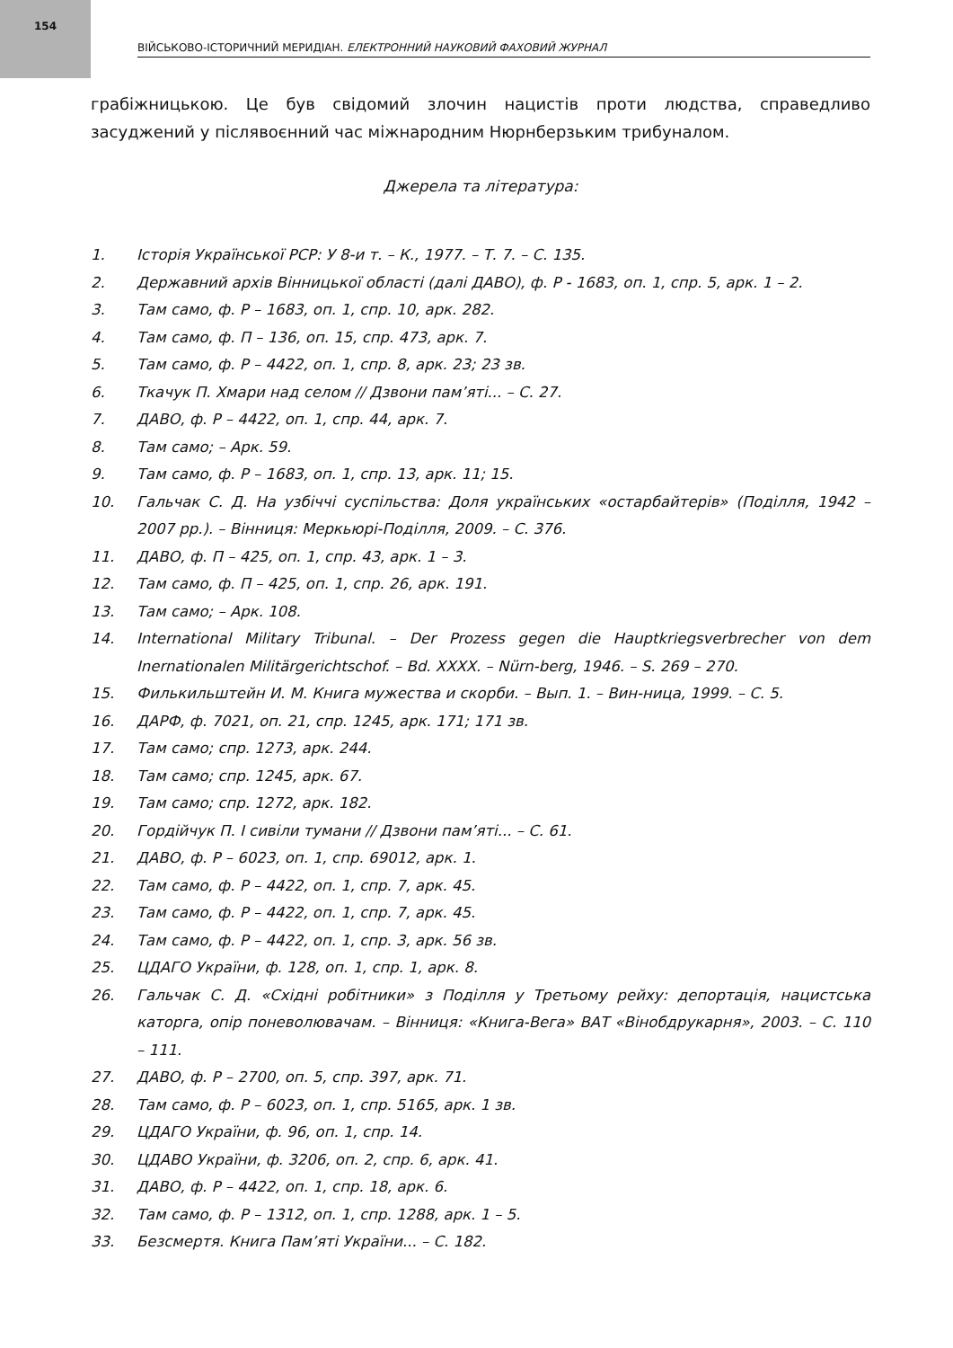154
ВІЙСЬКОВО-ІСТОРИЧНИЙ МЕРИДІАН. ЕЛЕКТРОННИЙ НАУКОВИЙ ФАХОВИЙ ЖУРНАЛ
грабіжницькою. Це був свідомий злочин нацистів проти людства, справедливо засуджений у післявоєнний час міжнародним Нюрнберзьким трибуналом.
Джерела та література:
1. Історія Української РСР: У 8-и т. – К., 1977. – Т. 7. – С. 135.
2. Державний архів Вінницької області (далі ДАВО), ф. Р - 1683, оп. 1, спр. 5, арк. 1 – 2.
3. Там само, ф. Р – 1683, оп. 1, спр. 10, арк. 282.
4. Там само, ф. П – 136, оп. 15, спр. 473, арк. 7.
5. Там само, ф. Р – 4422, оп. 1, спр. 8, арк. 23; 23 зв.
6. Ткачук П. Хмари над селом // Дзвони пам’яті... – С. 27.
7. ДАВО, ф. Р – 4422, оп. 1, спр. 44, арк. 7.
8. Там само; – Арк. 59.
9. Там само, ф. Р – 1683, оп. 1, спр. 13, арк. 11; 15.
10. Гальчак С. Д. На узбіччі суспільства: Доля українських «остарбайтерів» (Поділля, 1942 – 2007 рр.). – Вінниця: Меркьюрі-Поділля, 2009. – С. 376.
11. ДАВО, ф. П – 425, оп. 1, спр. 43, арк. 1 – 3.
12. Там само, ф. П – 425, оп. 1, спр. 26, арк. 191.
13. Там само; – Арк. 108.
14. International Military Tribunal. – Der Prozess gegen die Hauptkriegsverbrecher von dem Inernationalen Militärgerichtschof. – Bd. XXXX. – Nürn-berg, 1946. – S. 269 – 270.
15. Филькильштейн И. М. Книга мужества и скорби. – Вып. 1. – Вин-ница, 1999. – С. 5.
16. ДАРФ, ф. 7021, оп. 21, спр. 1245, арк. 171; 171 зв.
17. Там само; спр. 1273, арк. 244.
18. Там само; спр. 1245, арк. 67.
19. Там само; спр. 1272, арк. 182.
20. Гордійчук П. І сивіли тумани // Дзвони пам’яті... – С. 61.
21. ДАВО, ф. Р – 6023, оп. 1, спр. 69012, арк. 1.
22. Там само, ф. Р – 4422, оп. 1, спр. 7, арк. 45.
23. Там само, ф. Р – 4422, оп. 1, спр. 7, арк. 45.
24. Там само, ф. Р – 4422, оп. 1, спр. 3, арк. 56 зв.
25. ЦДАГО України, ф. 128, оп. 1, спр. 1, арк. 8.
26. Гальчак С. Д. «Східні робітники» з Поділля у Третьому рейху: депортація, нацистська каторга, опір поневолювачам. – Вінниця: «Книга-Вега» ВАТ «Вінобдрукарня», 2003. – С. 110 – 111.
27. ДАВО, ф. Р – 2700, оп. 5, спр. 397, арк. 71.
28. Там само, ф. Р – 6023, оп. 1, спр. 5165, арк. 1 зв.
29. ЦДАГО України, ф. 96, оп. 1, спр. 14.
30. ЦДАВО України, ф. 3206, оп. 2, спр. 6, арк. 41.
31. ДАВО, ф. Р – 4422, оп. 1, спр. 18, арк. 6.
32. Там само, ф. Р – 1312, оп. 1, спр. 1288, арк. 1 – 5.
33. Безсмертя. Книга Пам’яті України... – С. 182.